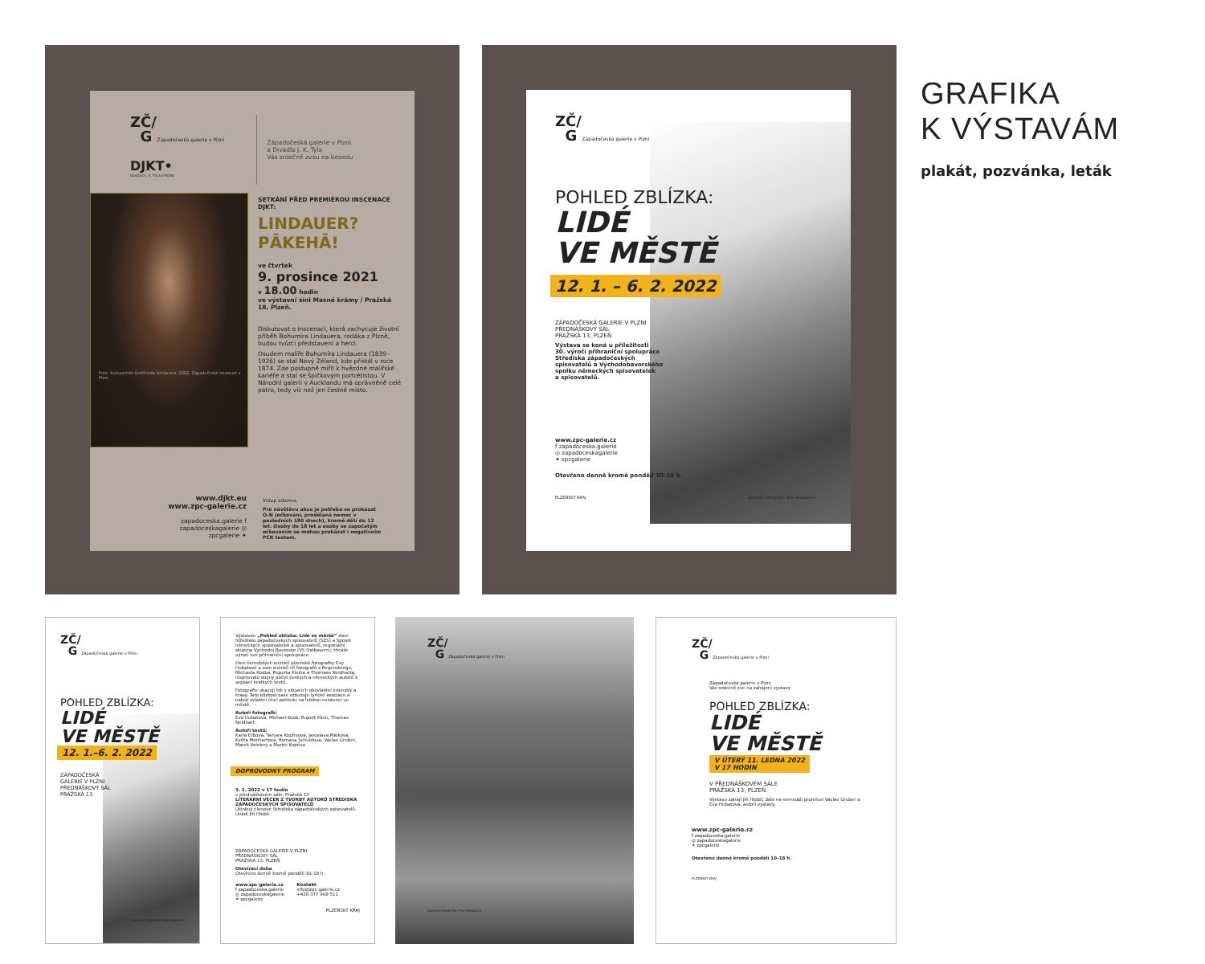ZČ/
G Západočeská galerie v Plzni
DJKT•
DIVADLO J. K. TYLA V PLZNI
Západočeská galerie v Plzni
a Divadlo J. K. Tyla
Vás srdečně zvou na besedu
Foto: Autoportrét Gottfrieda Lindauera, 1862, Západočeské muzeum v Plzni
SETKÁNÍ PŘED PREMIÉROU INSCENACE DJKT:
LINDAUER?
PĀKEHĀ!
ve čtvrtek
9. prosince 2021
v 18.00 hodin
ve výstavní síni Masné krámy / Pražská 18, Plzeň.
Diskutovat o inscenaci, která zachycuje životní příběh Bohumíra Lindauera, rodáka z Plzně, budou tvůrci představení a herci.
Osudem malíře Bohumíra Lindauera (1839–1926) se stal Nový Zéland, kde přistál v roce 1874. Zde postupně mířil k hvězdné malířské kariéře a stal se špičkovým portrétistou. V Národní galerii v Aucklandu má oprávněně celé patro, tedy víc než jen čestné místo.
www.djkt.eu
www.zpc-galerie.cz
zapadoceska.galerie f
zapadoceskagalerie ◎
zpcgalerie ✦
Vstup zdarma.
Pro návštěvu akce je potřeba se prokázat O-N (očkování, prodělaná nemoc v posledních 180 dnech), kromě dětí do 12 let. Osoby do 18 let a osoby se započatým očkováním se mohou prokázat i negativním PCR testem.
ZČ/
G Západočeská galerie v Plzni
POHLED ZBLÍZKA:
LIDÉ
VE MĚSTĚ
12. 1. – 6. 2. 2022
ZÁPADOČESKÁ GALERIE V PLZNI
PŘEDNÁŠKOVÝ SÁL
PRAŽSKÁ 13, PLZEŇ
Výstava se koná u příležitosti
30. výročí přihraniční spolupráce
Střediska západočeských
spisovatelů a Východobavorského
spolku německých spisovatelek
a spisovatelů.
www.zpc-galerie.cz
f zapadoceska.galerie
◎ zapadoceskagalerie
✦ zpcgalerie
Otevřeno denně kromě pondělí 10–18 h.
PLZEŇSKÝ KRAJ Autorka fotografie: Eva Hubatová
GRAFIKA
K VÝSTAVÁM
plakát, pozvánka, leták
ZČ/
G Západočeská galerie v Plzni
POHLED ZBLÍZKA:
LIDÉ
VE MĚSTĚ
12. 1.–6. 2. 2022
ZÁPADOČESKÁ
GALERIE V PLZNI
PŘEDNÁŠKOVÝ SÁL
PRAŽSKÁ 13
Autorka fotografie: Eva Hubatová
Výstavou „Pohled zblízka: Lidé ve městě“ slaví Středisko západočeských spisovatelů (SZS) a Spolek německých spisovatelek a spisovatelů, regionální skupina Východní Bavorsko (VS Ostbayern), třicáté výročí své přihraniční spolupráce.
Osm černobílých snímků plzeňské fotografky Evy Hubatové a osm snímků tří fotografů z Regensburgu, Michaela Kooba, Ruperta Kleina a Thomase Neidharta, inspirovalo stejný počet českých a německých autorů k sepsání krátkých textů.
Fotografie ukazují lidi v situacích obzvláštní intenzity a krásy. Tato blízkost zase vzbuzuje lyrické asociace a nabízí zvláštní úhel pohledu na lidskou existenci ve městě.
Autoři fotografií:
Eva Hubatová, Michael Koob, Rupert Klein, Thomas Neidhart
Autoři textů:
Karla Erbová, Tamara Kopřivová, Jaroslava Málková, Květa Monhartová, Romana Schuldová, Václav Gruber, Marek Velebný a Martin Kopřiva
DOPROVODNÝ PROGRAM
3. 2. 2022 v 17 hodin
v přednáškovém sále, Pražská 13
LITERÁRNÍ VEČER Z TVORBY AUTORŮ STŘEDISKA ZÁPADOČESKÝCH SPISOVATELŮ
Účinkují členové Střediska západočeských spisovatelů.
Uvádí Jiří Hlobil.
ZÁPADOČESKÁ GALERIE V PLZNI
PŘEDNÁŠKOVÝ SÁL
PRAŽSKÁ 13, PLZEŇ
Otevírací doba
Otevřeno denně kromě pondělí 10–18 h.
www.zpc-galerie.cz
f zapadoceska.galerie
◎ zapadoceskagalerie
✦ zpcgalerie
Kontakt
info@zpc-galerie.cz
+420 377 908 511
PLZEŇSKÝ KRAJ
ZČ/
G Západočeská galerie v Plzni
Autorka fotografie: Eva Hubatová
ZČ/
G Západočeská galerie v Plzni
Západočeská galerie v Plzni
Vás srdečně zve na zahájení výstavy
POHLED ZBLÍZKA:
LIDÉ
VE MĚSTĚ
V ÚTERÝ 11. LEDNA 2022
V 17 HODIN
V PŘEDNÁŠKOVÉM SÁLE
PRAŽSKÁ 13, PLZEŇ.
Výstavu zahájí Jiří Hlobil, dále na vernisáži promluví Václav Gruber a Eva Hubatová, autoři výstavy.
www.zpc-galerie.cz
f zapadoceska.galerie
◎ zapadoceskagalerie
✦ zpcgalerie
Otevřeno denně kromě pondělí 10–18 h.
PLZEŇSKÝ KRAJ